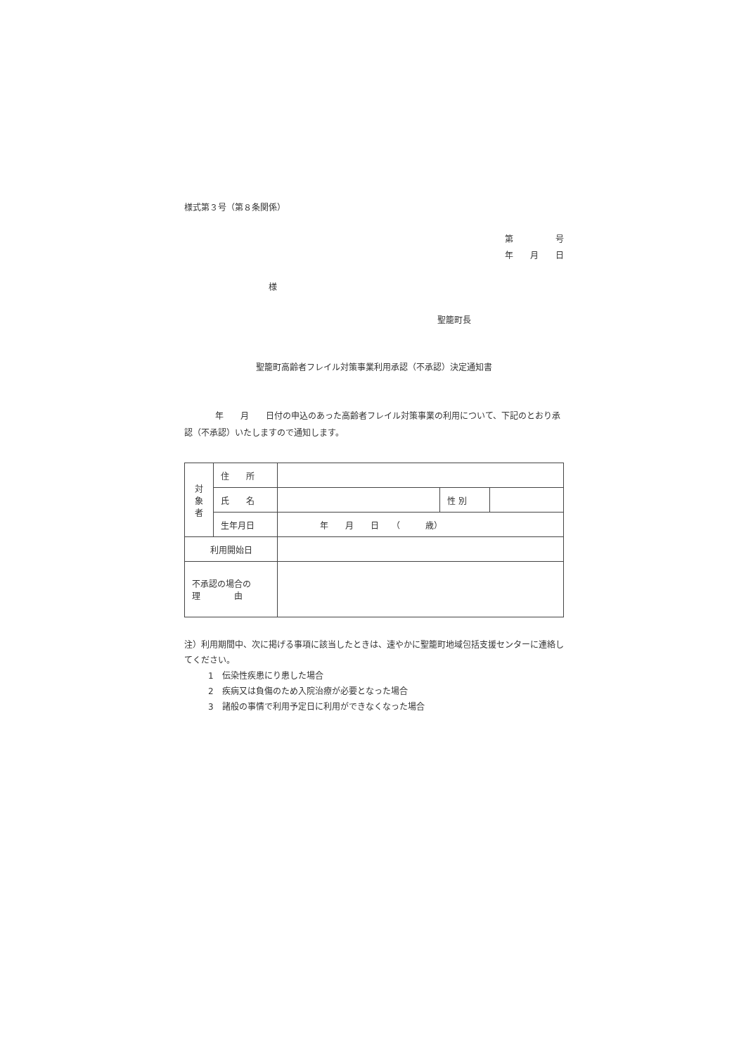様式第３号（第８条関係）
第　　　　　号
年　　月　　日
様
聖籠町長
聖籠町高齢者フレイル対策事業利用承認（不承認）決定通知書
年　　月　　日付の申込のあった高齢者フレイル対策事業の利用について、下記のとおり承認（不承認）いたしますので通知します。
| 対 象 者 | 住 所 | | | |
| | 氏 名 | | 性 別 | |
| | 生年月日 | 年 月 日 （ 歳） | | |
| 利用開始日 | | | | |
| 不承認の場合の 理 由 | | | | |
注）利用期間中、次に掲げる事項に該当したときは、速やかに聖籠町地域包括支援センターに連絡してください。
1　伝染性疾患にり患した場合
2　疾病又は負傷のため入院治療が必要となった場合
3　諸般の事情で利用予定日に利用ができなくなった場合